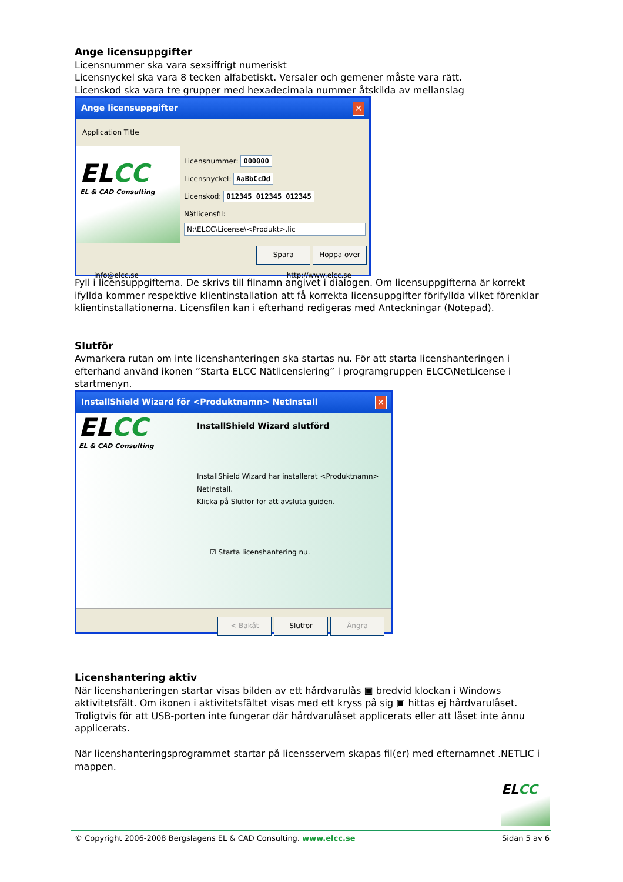Ange licensuppgifter
Licensnummer ska vara sexsiffrigt numeriskt
Licensnyckel ska vara 8 tecken alfabetiskt. Versaler och gemener måste vara rätt.
Licenskod ska vara tre grupper med hexadecimala nummer åtskilda av mellanslag
Ange licensuppgifter ✕
Application Title
ELCC
EL & CAD Consulting
Licensnummer: 000000
Licensnyckel: AaBbCcDd
Licenskod: 012345 012345 012345
Nätlicensfil:
N:\ELCC\License\<Produkt>.lic
Spara Hoppa över
info@elcc.se http://www.elcc.se
Fyll i licensuppgifterna. De skrivs till filnamn angivet i dialogen. Om licensuppgifterna är korrekt ifyllda kommer respektive klientinstallation att få korrekta licensuppgifter förifyllda vilket förenklar klientinstallationerna. Licensfilen kan i efterhand redigeras med Anteckningar (Notepad).
Slutför
Avmarkera rutan om inte licenshanteringen ska startas nu. För att starta licenshanteringen i efterhand använd ikonen ”Starta ELCC Nätlicensiering” i programgruppen ELCC\NetLicense i startmenyn.
InstallShield Wizard för <Produktnamn> NetInstall ✕
ELCC
EL & CAD Consulting
InstallShield Wizard slutförd
InstallShield Wizard har installerat <Produktnamn> NetInstall.
Klicka på Slutför för att avsluta guiden.
☑ Starta licenshantering nu.
< Bakåt Slutför Ångra
Licenshantering aktiv
När licenshanteringen startar visas bilden av ett hårdvarulås ▣ bredvid klockan i Windows aktivitetsfält. Om ikonen i aktivitetsfältet visas med ett kryss på sig ▣ hittas ej hårdvarulåset. Troligtvis för att USB-porten inte fungerar där hårdvarulåset applicerats eller att låset inte ännu applicerats.
När licenshanteringsprogrammet startar på licensservern skapas fil(er) med efternamnet .NETLIC i mappen.
ELCC
© Copyright 2006-2008 Bergslagens EL & CAD Consulting. www.elcc.se Sidan 5 av 6